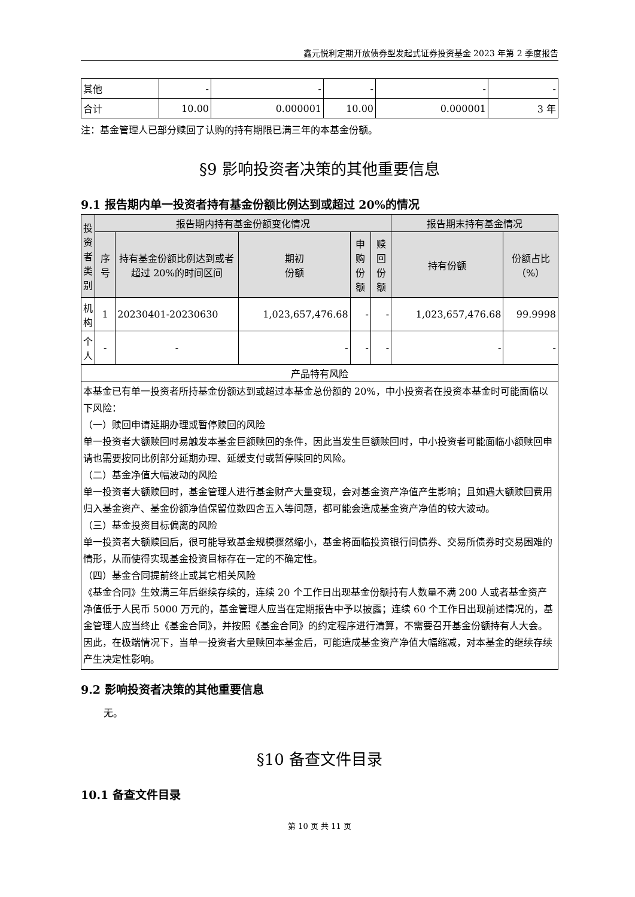鑫元悦利定期开放债券型发起式证券投资基金 2023 年第 2 季度报告
| 其他 | - | - | - | - | - |
| 合计 | 10.00 | 0.000001 | 10.00 | 0.000001 | 3 年 |
注：基金管理人已部分赎回了认购的持有期限已满三年的本基金份额。
§9 影响投资者决策的其他重要信息
9.1 报告期内单一投资者持有基金份额比例达到或超过 20%的情况
| 投资者类别 | 报告期内持有基金份额变化情况 | | | | | 报告期末持有基金情况 | |
| | 序号 | 持有基金份额比例达到或者超过 20%的时间区间 | 期初 份额 | 申购 份额 | 赎回 份额 | 持有份额 | 份额占比 （%） |
| 机构 | 1 | 20230401-20230630 | 1,023,657,476.68 | - | - | 1,023,657,476.68 | 99.9998 |
| 个人 | - | - | - | - | - | - | - |
| 产品特有风险 | | | | | | | |
| 本基金已有单一投资者所持基金份额达到或超过本基金总份额的 20%，中小投资者在投资本基金时可能面临以下风险： （一）赎回申请延期办理或暂停赎回的风险 单一投资者大额赎回时易触发本基金巨额赎回的条件，因此当发生巨额赎回时，中小投资者可能面临小额赎回申请也需要按同比例部分延期办理、延缓支付或暂停赎回的风险。 （二）基金净值大幅波动的风险 单一投资者大额赎回时，基金管理人进行基金财产大量变现，会对基金资产净值产生影响；且如遇大额赎回费用归入基金资产、基金份额净值保留位数四舍五入等问题，都可能会造成基金资产净值的较大波动。 （三）基金投资目标偏离的风险 单一投资者大额赎回后，很可能导致基金规模骤然缩小，基金将面临投资银行间债券、交易所债券时交易困难的情形，从而使得实现基金投资目标存在一定的不确定性。 （四）基金合同提前终止或其它相关风险 《基金合同》生效满三年后继续存续的，连续 20 个工作日出现基金份额持有人数量不满 200 人或者基金资产净值低于人民币 5000 万元的，基金管理人应当在定期报告中予以披露；连续 60 个工作日出现前述情况的，基金管理人应当终止《基金合同》，并按照《基金合同》的约定程序进行清算，不需要召开基金份额持有人大会。因此，在极端情况下，当单一投资者大量赎回本基金后，可能造成基金资产净值大幅缩减，对本基金的继续存续产生决定性影响。 | | | | | | | |
9.2 影响投资者决策的其他重要信息
无。
§10 备查文件目录
10.1 备查文件目录
第 10 页 共 11 页